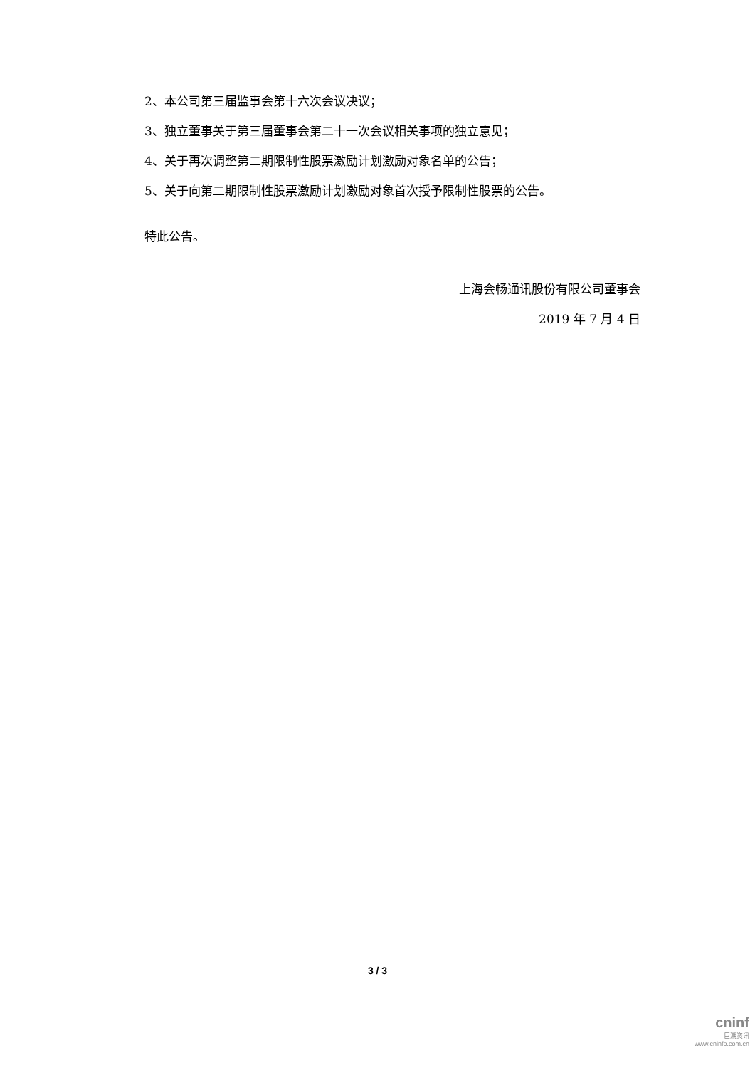2、本公司第三届监事会第十六次会议决议；
3、独立董事关于第三届董事会第二十一次会议相关事项的独立意见；
4、关于再次调整第二期限制性股票激励计划激励对象名单的公告；
5、关于向第二期限制性股票激励计划激励对象首次授予限制性股票的公告。
特此公告。
上海会畅通讯股份有限公司董事会
2019 年 7 月 4 日
3 / 3
cninf
巨潮资讯
www.cninfo.com.cn